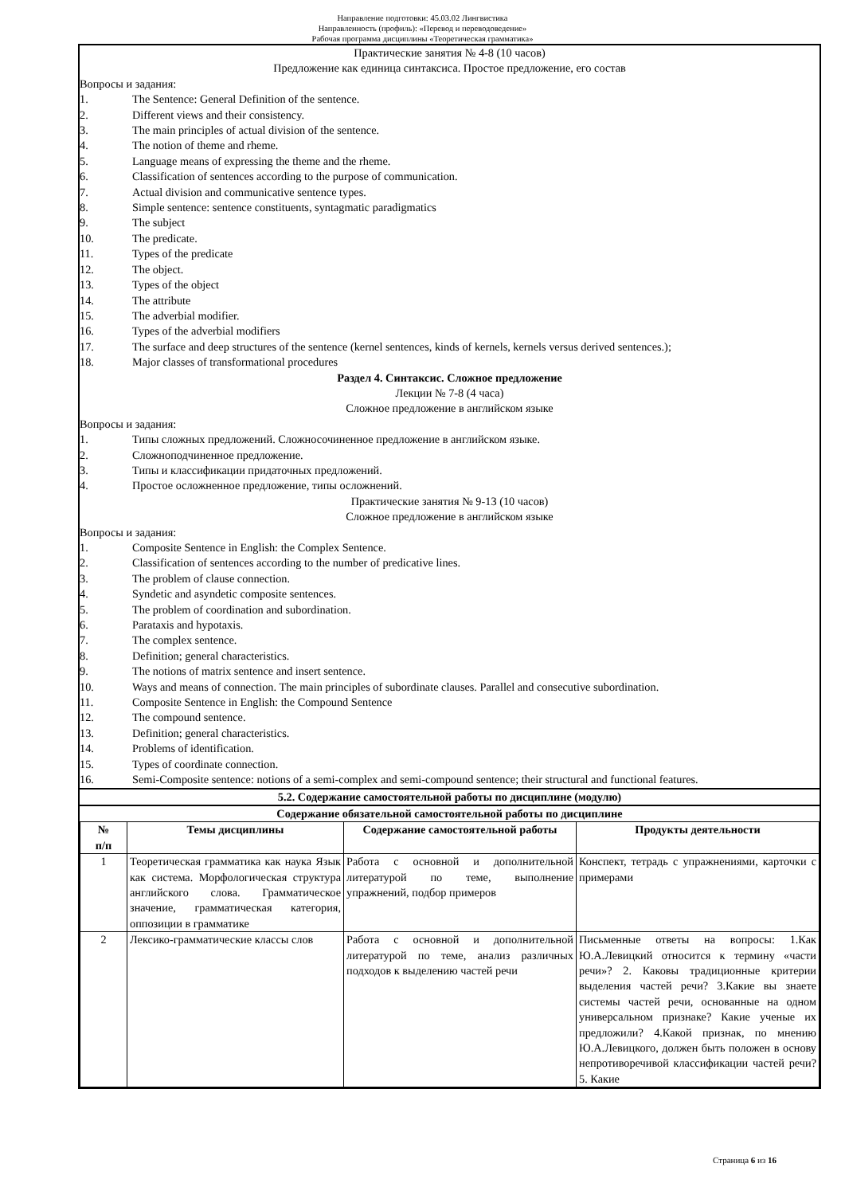Направление подготовки: 45.03.02 Лингвистика
Направленность (профиль): «Перевод и переводоведение»
Рабочая программа дисциплины «Теоретическая грамматика»
Практические занятия № 4-8 (10 часов)
Предложение как единица синтаксиса. Простое предложение, его состав
Вопросы и задания:
1. The Sentence: General Definition of the sentence.
2. Different views and their consistency.
3. The main principles of actual division of the sentence.
4. The notion of theme and rheme.
5. Language means of expressing the theme and the rheme.
6. Classification of sentences according to the purpose of communication.
7. Actual division and communicative sentence types.
8. Simple sentence: sentence constituents, syntagmatic paradigmatics
9. The subject
10. The predicate.
11. Types of the predicate
12. The object.
13. Types of the object
14. The attribute
15. The adverbial modifier.
16. Types of the adverbial modifiers
17. The surface and deep structures of the sentence (kernel sentences, kinds of kernels, kernels versus derived sentences.);
18. Major classes of transformational procedures
Раздел 4. Синтаксис. Сложное предложение
Лекции № 7-8 (4 часа)
Сложное предложение в английском языке
Вопросы и задания:
1. Типы сложных предложений. Сложносочиненное предложение в английском языке.
2. Сложноподчиненное предложение.
3. Типы и классификации придаточных предложений.
4. Простое осложненное предложение, типы осложнений.
Практические занятия № 9-13 (10 часов)
Сложное предложение в английском языке
Вопросы и задания:
1. Composite Sentence in English: the Complex Sentence.
2. Classification of sentences according to the number of predicative lines.
3. The problem of clause connection.
4. Syndetic and asyndetic composite sentences.
5. The problem of coordination and subordination.
6. Parataxis and hypotaxis.
7. The complex sentence.
8. Definition; general characteristics.
9. The notions of matrix sentence and insert sentence.
10. Ways and means of connection. The main principles of subordinate clauses. Parallel and consecutive subordination.
11. Composite Sentence in English: the Compound Sentence
12. The compound sentence.
13. Definition; general characteristics.
14. Problems of identification.
15. Types of coordinate connection.
16. Semi-Composite sentence: notions of a semi-complex and semi-compound sentence; their structural and functional features.
5.2. Содержание самостоятельной работы по дисциплине (модулю)
Содержание обязательной самостоятельной работы по дисциплине
| № п/п | Темы дисциплины | Содержание самостоятельной работы | Продукты деятельности |
| --- | --- | --- | --- |
| 1 | Теоретическая грамматика как наука Язык как система. Морфологическая структура английского слова. Грамматическое значение, грамматическая категория, оппозиции в грамматике | Работа с основной и дополнительной литературой по теме, выполнение упражнений, подбор примеров | Конспект, тетрадь с упражнениями, карточки с примерами |
| 2 | Лексико-грамматические классы слов | Работа с основной и дополнительной литературой по теме, анализ различных подходов к выделению частей речи | Письменные ответы на вопросы: 1.Как Ю.А.Левицкий относится к термину «части речи»? 2. Каковы традиционные критерии выделения частей речи? 3.Какие вы знаете системы частей речи, основанные на одном универсальном признаке? Какие ученые их предложили? 4.Какой признак, по мнению Ю.А.Левицкого, должен быть положен в основу непротиворечивой классификации частей речи? 5. Какие |
Страница 6 из 16